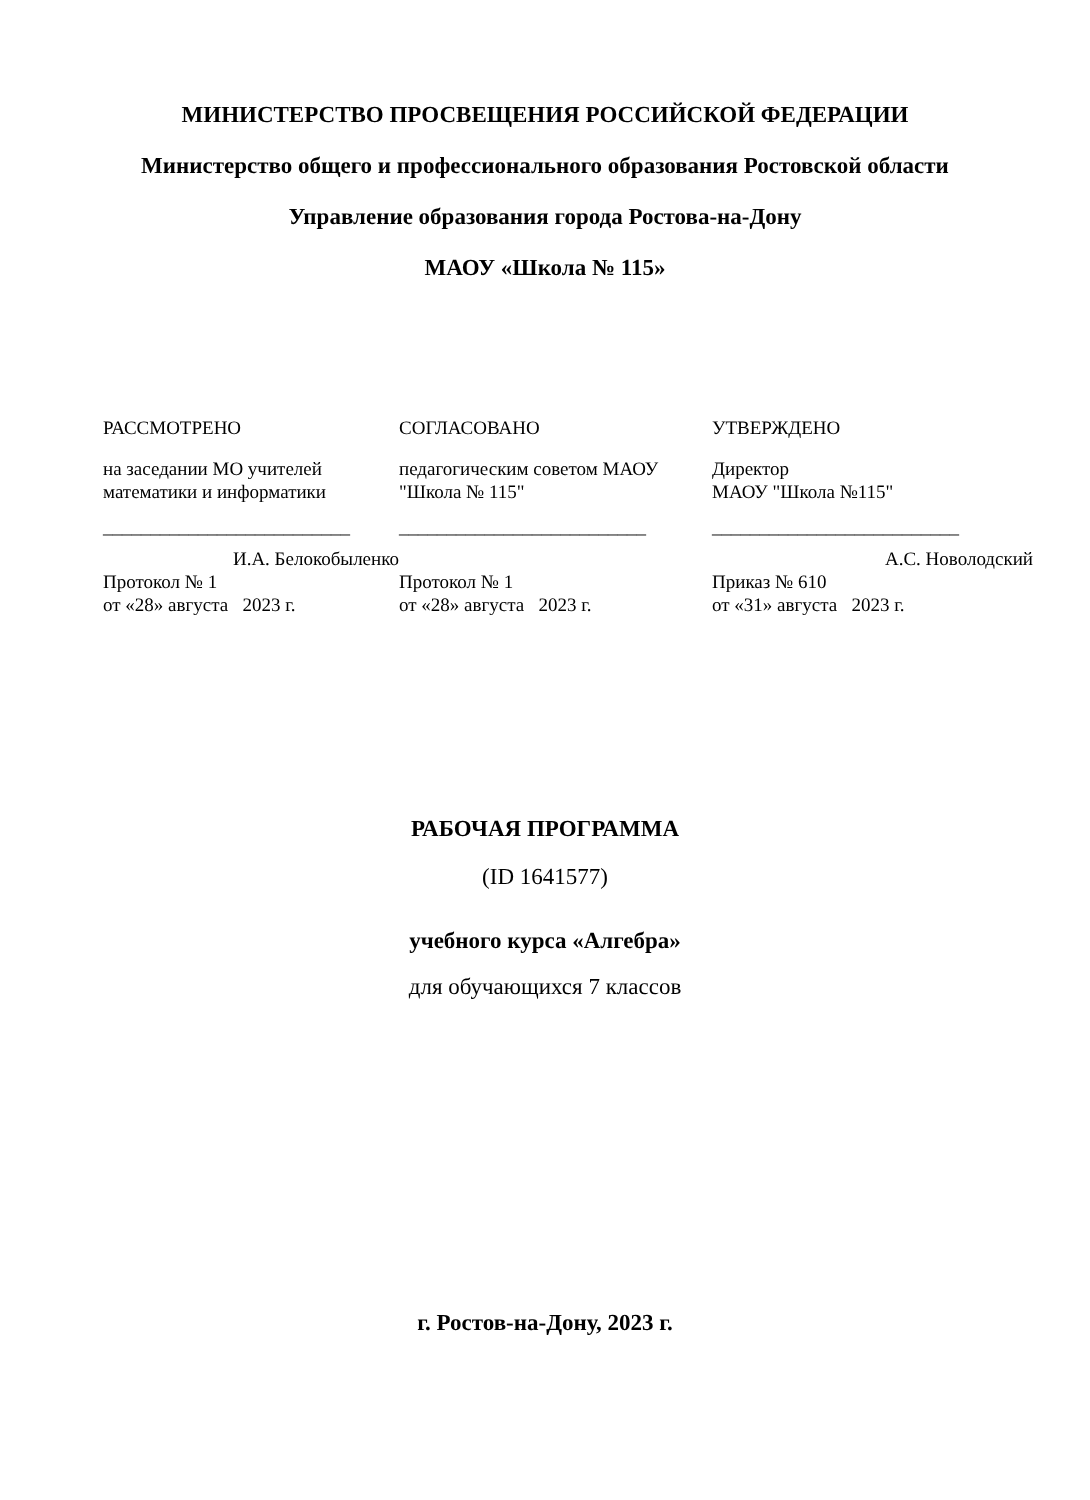МИНИСТЕРСТВО ПРОСВЕЩЕНИЯ РОССИЙСКОЙ ФЕДЕРАЦИИ
Министерство общего и профессионального образования Ростовской области
Управление образования города Ростова-на-Дону
МАОУ «Школа № 115»
РАССМОТРЕНО
на заседании МО учителей математики и информатики
__________________________
И.А. Белокобыленко
Протокол № 1
от «28» августа 2023 г.
СОГЛАСОВАНО
педагогическим советом МАОУ "Школа № 115"
__________________________
Протокол № 1
от «28» августа 2023 г.
УТВЕРЖДЕНО
Директор
МАОУ "Школа №115"
__________________________
А.С. Новолодский
Приказ № 610
от «31» августа 2023 г.
РАБОЧАЯ ПРОГРАММА
(ID 1641577)
учебного курса «Алгебра»
для обучающихся 7 классов
г. Ростов-на-Дону, 2023 г.